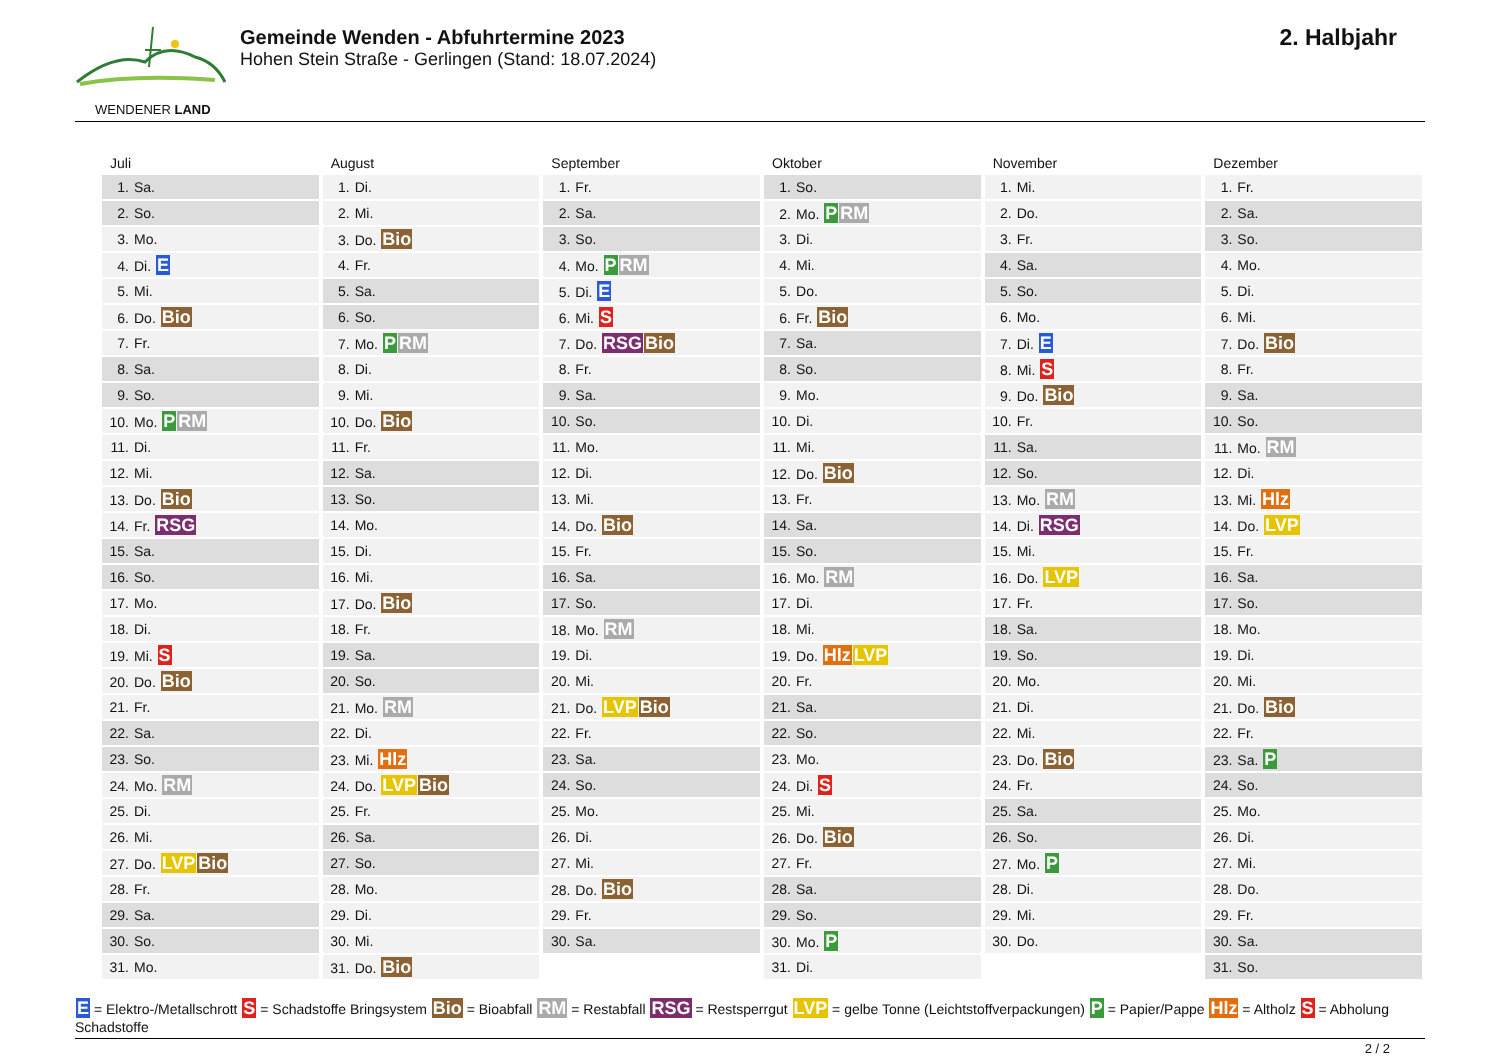WENDENER LAND
Gemeinde Wenden - Abfuhrtermine 2023
Hohen Stein Straße - Gerlingen (Stand: 18.07.2024)
2. Halbjahr
Juli
| 1. Sa. |
| 2. So. |
| 3. Mo. |
| 4. Di. E |
| 5. Mi. |
| 6. Do. Bio |
| 7. Fr. |
| 8. Sa. |
| 9. So. |
| 10. Mo. P RM |
| 11. Di. |
| 12. Mi. |
| 13. Do. Bio |
| 14. Fr. RSG |
| 15. Sa. |
| 16. So. |
| 17. Mo. |
| 18. Di. |
| 19. Mi. S |
| 20. Do. Bio |
| 21. Fr. |
| 22. Sa. |
| 23. So. |
| 24. Mo. RM |
| 25. Di. |
| 26. Mi. |
| 27. Do. LVP Bio |
| 28. Fr. |
| 29. Sa. |
| 30. So. |
| 31. Mo. |
August
| 1. Di. |
| 2. Mi. |
| 3. Do. Bio |
| 4. Fr. |
| 5. Sa. |
| 6. So. |
| 7. Mo. P RM |
| 8. Di. |
| 9. Mi. |
| 10. Do. Bio |
| 11. Fr. |
| 12. Sa. |
| 13. So. |
| 14. Mo. |
| 15. Di. |
| 16. Mi. |
| 17. Do. Bio |
| 18. Fr. |
| 19. Sa. |
| 20. So. |
| 21. Mo. RM |
| 22. Di. |
| 23. Mi. Hlz |
| 24. Do. LVP Bio |
| 25. Fr. |
| 26. Sa. |
| 27. So. |
| 28. Mo. |
| 29. Di. |
| 30. Mi. |
| 31. Do. Bio |
September
| 1. Fr. |
| 2. Sa. |
| 3. So. |
| 4. Mo. P RM |
| 5. Di. E |
| 6. Mi. S |
| 7. Do. RSG Bio |
| 8. Fr. |
| 9. Sa. |
| 10. So. |
| 11. Mo. |
| 12. Di. |
| 13. Mi. |
| 14. Do. Bio |
| 15. Fr. |
| 16. Sa. |
| 17. So. |
| 18. Mo. RM |
| 19. Di. |
| 20. Mi. |
| 21. Do. LVP Bio |
| 22. Fr. |
| 23. Sa. |
| 24. So. |
| 25. Mo. |
| 26. Di. |
| 27. Mi. |
| 28. Do. Bio |
| 29. Fr. |
| 30. Sa. |
Oktober
| 1. So. |
| 2. Mo. P RM |
| 3. Di. |
| 4. Mi. |
| 5. Do. |
| 6. Fr. Bio |
| 7. Sa. |
| 8. So. |
| 9. Mo. |
| 10. Di. |
| 11. Mi. |
| 12. Do. Bio |
| 13. Fr. |
| 14. Sa. |
| 15. So. |
| 16. Mo. RM |
| 17. Di. |
| 18. Mi. |
| 19. Do. Hlz LVP |
| 20. Fr. |
| 21. Sa. |
| 22. So. |
| 23. Mo. |
| 24. Di. S |
| 25. Mi. |
| 26. Do. Bio |
| 27. Fr. |
| 28. Sa. |
| 29. So. |
| 30. Mo. P |
| 31. Di. |
November
| 1. Mi. |
| 2. Do. |
| 3. Fr. |
| 4. Sa. |
| 5. So. |
| 6. Mo. |
| 7. Di. E |
| 8. Mi. S |
| 9. Do. Bio |
| 10. Fr. |
| 11. Sa. |
| 12. So. |
| 13. Mo. RM |
| 14. Di. RSG |
| 15. Mi. |
| 16. Do. LVP |
| 17. Fr. |
| 18. Sa. |
| 19. So. |
| 20. Mo. |
| 21. Di. |
| 22. Mi. |
| 23. Do. Bio |
| 24. Fr. |
| 25. Sa. |
| 26. So. |
| 27. Mo. P |
| 28. Di. |
| 29. Mi. |
| 30. Do. |
Dezember
| 1. Fr. |
| 2. Sa. |
| 3. So. |
| 4. Mo. |
| 5. Di. |
| 6. Mi. |
| 7. Do. Bio |
| 8. Fr. |
| 9. Sa. |
| 10. So. |
| 11. Mo. RM |
| 12. Di. |
| 13. Mi. Hlz |
| 14. Do. LVP |
| 15. Fr. |
| 16. Sa. |
| 17. So. |
| 18. Mo. |
| 19. Di. |
| 20. Mi. |
| 21. Do. Bio |
| 22. Fr. |
| 23. Sa. P |
| 24. So. |
| 25. Mo. |
| 26. Di. |
| 27. Mi. |
| 28. Do. |
| 29. Fr. |
| 30. Sa. |
| 31. So. |
E = Elektro-/Metallschrott S = Schadstoffe Bringsystem Bio = Bioabfall RM = Restabfall RSG = Restsperrgut LVP = gelbe Tonne (Leichtstoffverpackungen) P = Papier/Pappe Hlz = Altholz S = Abholung Schadstoffe
2 / 2